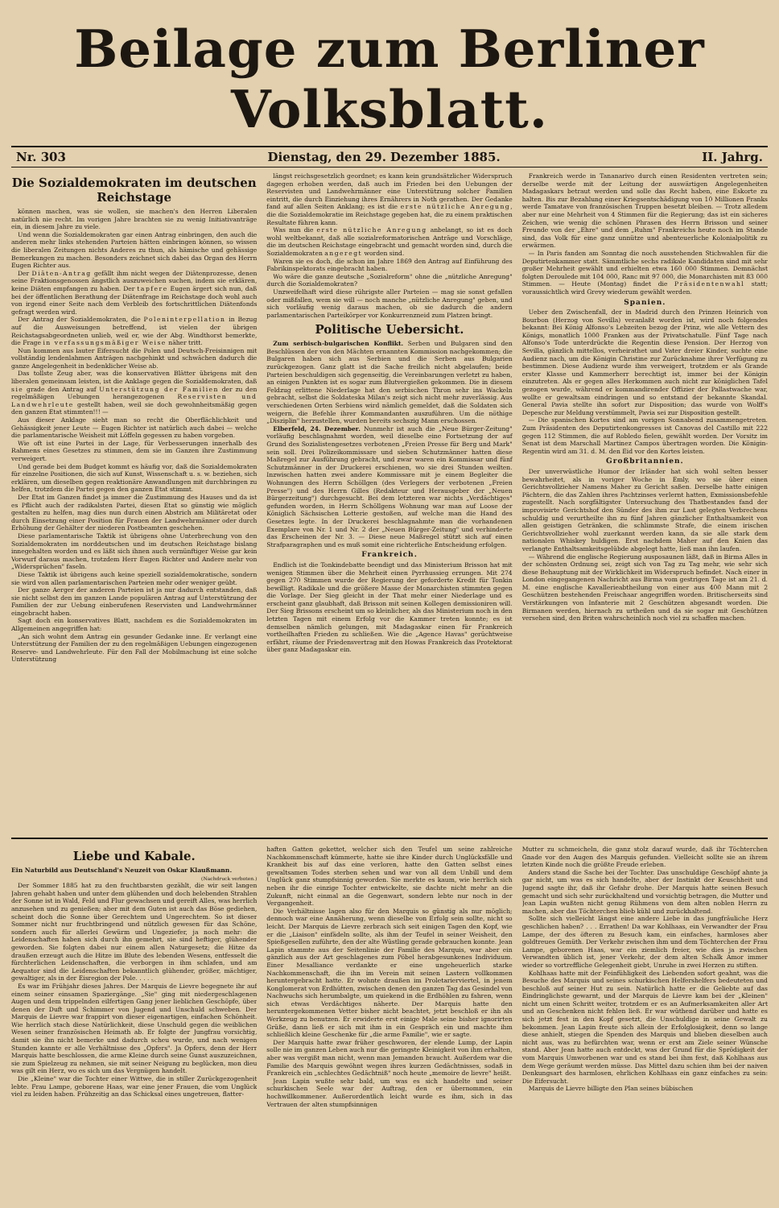Beilage zum Berliner Volksblatt.
Nr. 303 Dienstag, den 29. Dezember 1885. II. Jahrg.
Die Sozialdemokraten im deutschen Reichstage
können machen, was sie wollen, sie machen's den Herren Liberalen natürlich nie recht. Im vorigen Jahre brachten sie zu wenig Initiativanträge ein, in diesem Jahre zu viele.
Und wenn die Sozialdemokraten gar einen Antrag einbringen, den auch die anderen mehr links stehenden Parteien hätten einbringen können, so wissen die liberalen Zeitungen nichts Anderes zu thun, als hämische und gehässige Bemerkungen zu machen. Besonders zeichnet sich dabei das Organ des Herrn Eugen Richter aus.
Der Diäten-Antrag gefällt ihm nicht wegen der Diätenprozesse, denen seine Fraktionsgenossen ängstlich auszuweichen suchen, indem sie erklären, keine Diäten empfangen zu haben. Der tapfere Eugen ärgert sich nun, daß bei der öffentlichen Berathung der Diätenfrage im Reichstage doch wohl auch von irgend einer Seite nach dem Verbleib des fortschrittlichen Diätenfonds gefragt werden wird.
Der Antrag der Sozialdemokraten, die Poleninterpellation in Bezug auf die Ausweisungen betreffend, ist vielen der übrigen Reichstagsabgeordneten unlieb, weil er, wie der Abg. Windthorst bemerkte, die Frage in verfassungsmäßiger Weise näher tritt.
Nun kommen aus lauter Eifersucht die Polen und Deutsch-Freisinnigen mit vollständig lendenlahmen Anträgen nachgehinkt und schwächen dadurch die ganze Angelegenheit in bedenklicher Weise ab.
Das tollste Zeug aber, was die konservativen Blätter übrigens mit den liberalen gemeinsam leisten, ist die Anklage gegen die Sozialdemokraten, daß sie grade den Antrag auf Unterstützung der Familien der zu den regelmäßigen Uebungen herangezogenen Reservisten und Landwehrleute gestellt haben, weil sie doch gewohnheitsmäßig gegen den ganzen Etat stimmten!!! —
Aus dieser Anklage sieht man so recht die Oberflächlichkeit und Gehässigkeit jener Leute — Eugen Richter ist natürlich auch dabei — welche die parlamentarische Weisheit mit Löffeln gegessen zu haben vorgeben.
Wie oft ist eine Partei in der Lage, für Verbesserungen innerhalb des Rahmens eines Gesetzes zu stimmen, dem sie im Ganzen ihre Zustimmung verweigert.
Und gerade bei dem Budget kommt es häufig vor, daß die Sozialdemokraten für einzelne Positionen, die sich auf Kunst, Wissenschaft u. s. w. beziehen, sich erklären, um dieselben gegen reaktionäre Anwandlungen mit durchbringen zu helfen, trotzdem die Partei gegen den ganzen Etat stimmt.
Der Etat im Ganzen findet ja immer die Zustimmung des Hauses und da ist es Pflicht auch der radikalsten Partei, diesen Etat so günstig wie möglich gestalten zu helfen, mag dies nun durch einen Abstrich am Militäretat oder durch Einsetzung einer Position für Frauen der Landwehrmänner oder durch Erhöhung der Gehälter der niederen Postbeamten geschehen.
Diese parlamentarische Taktik ist übrigens ohne Unterbrechung von den Sozialdemokraten im norddeutschen und im deutschen Reichstage bislang innegehalten worden und es läßt sich ihnen auch vernünftiger Weise gar kein Vorwurf daraus machen, trotzdem Herr Eugen Richter und Andere mehr von „Widersprüchen" faseln.
Diese Taktik ist übrigens auch keine speziell sozialdemokratische, sondern sie wird von allen parlamentarischen Parteien mehr oder weniger geübt.
Der ganze Aerger der anderen Parteien ist ja nur dadurch entstanden, daß sie nicht selbst den im ganzen Lande populären Antrag auf Unterstützung der Familien der zur Uebung einberufenen Reservisten und Landwehrmänner eingebracht haben.
Sagt doch ein konservatives Blatt, nachdem es die Sozialdemokraten im Allgemeinen angegriffen hat:
„An sich wohnt dem Antrag ein gesunder Gedanke inne. Er verlangt eine Unterstützung der Familien der zu den regelmäßigen Uebungen eingezogenen Reserve- und Landwehrleute. Für den Fall der Mobilmachung ist eine solche Unterstützung
längst reichsgesetzlich geordnet; es kann kein grundsätzlicher Widerspruch dagegen erhoben werden, daß auch im Frieden bei den Uebungen der Reservisten und Landwehrmänner eine Unterstützung solcher Familien eintritt, die durch Einziehung ihres Ernährers in Noth gerathen. Der Gedanke fand auf allen Seiten Anklang; es ist die erste nützliche Anregung, die die Sozialdemokratie im Reichstage gegeben hat, die zu einem praktischen Resultate führen kann.
Was nun die erste nützliche Anregung anbelangt, so ist es doch wohl weltbekannt, daß alle sozialreformatorischen Anträge und Vorschläge, die im deutschen Reichstage eingebracht und gemacht worden sind, durch die Sozialdemokraten angeregt worden sind.
Waren sie es doch, die schon im Jahre 1869 den Antrag auf Einführung des Fabrikinspektorats eingebracht haben.
Wo wäre die ganze deutsche „Sozialreform" ohne die „nützliche Anregung" durch die Sozialdemokraten?
Unzweifelhaft wird diese rührigste aller Parteien — mag sie sonst gefallen oder mißfallen, wem sie will — noch manche „nützliche Anregung" geben, und sich vorläufig wenig daraus machen, ob sie dadurch die andern parlamentarischen Parteikörper vor Konkurrenzneid zum Platzen bringt.
Politische Uebersicht.
Zum serbisch-bulgarischen Konflikt. Serben und Bulgaren sind den Beschlüssen der von den Mächten ernannten Kommission nachgekommen; die Bulgaren haben sich aus Serbien und die Serben aus Bulgarien zurückgezogen. Ganz glatt ist die Sache freilich nicht abgelaufen; beide Parteien beschuldigen sich gegenseitig, die Vereinbarungen verletzt zu haben, an einigen Punkten ist es sogar zum Blutvergießen gekommen. Die in diesem Feldzug erlittene Niederlage hat den serbischen Thron sehr ins Wackeln gebracht, selbst die Soldateska Milan's zeigt sich nicht mehr zuverlässig. Aus verschiedenen Orten Serbiens wird nämlich gemeldet, daß die Soldaten sich weigern, die Befehle ihrer Kommandanten auszuführen. Um die nöthige „Disziplin" herzustellen, wurden bereits sechszig Mann erschossen.
Elberfeld, 24. Dezember. Nunmehr ist auch die „Neue Bürger-Zeitung" vorläufig beschlagnahmt worden, weil dieselbe eine Fortsetzung der auf Grund des Sozialistengesetzes verbotenen „Freien Presse für Berg und Mark" sein soll. Drei Polizeikommissare und sieben Schutzmänner hatten diese Maßregel zur Ausführung gebracht, und zwar waren ein Kommissar und fünf Schutzmänner in der Druckerei erschienen, wo sie drei Stunden weilten. Inzwischen hatten zwei andere Kommissare mit je einem Begleiter die Wohnungen des Herrn Schöllgen (des Verlegers der verbotenen „Freien Presse") und des Herrn Gilles (Redakteur und Herausgeber der „Neuen Bürgerzeitung") durchgesucht. Bei dem letzteren war nichts „Verdächtiges" gefunden worden, in Herrn Schöllgens Wohnung war man auf Loose der Königlich Sächsischen Lotterie gestoßen, auf welche man die Hand des Gesetzes legte. In der Druckerei beschlagnahmte man die vorhandenen Exemplare von Nr. 1 und Nr. 2 der „Neuen Bürger-Zeitung" und verhinderte das Erscheinen der Nr. 3. — Diese neue Maßregel stützt sich auf einen Strafparagraphen und es muß somit eine richterliche Entscheidung erfolgen.
Frankreich.
Endlich ist die Tonkindebatte beendigt und das Ministerium Brisson hat mit wenigen Stimmen über die Mehrheit einen Pyrrhussieg errungen. Mit 274 gegen 270 Stimmen wurde der Regierung der geforderte Kredit für Tonkin bewilligt. Radikale und die größere Masse der Monarchisten stimmten gegen die Vorlage. Der Sieg gleicht in der That mehr einer Niederlage und es erscheint ganz glaubhaft, daß Brisson mit seinen Kollegen demissioniren will. Der Sieg Brissons erscheint um so kleinlicher, als das Ministerium noch in den letzten Tagen mit einem Erfolg vor die Kammer treten konnte; es ist demselben nämlich gelungen, mit Madagaskar einen für Frankreich vortheilhaften Frieden zu schließen. Wie die „Agence Havas" gerüchtweise erfährt, räume der Friedensvertrag mit den Howas Frankreich das Protektorat über ganz Madagaskar ein.
Frankreich werde in Tananarivo durch einen Residenten vertreten sein; derselbe werde mit der Leitung der auswärtigen Angelegenheiten Madagaskars betraut werden und solle das Recht haben, eine Eskorte zu halten. Bis zur Bezahlung einer Kriegsentschädigung von 10 Millionen Franks werde Tamatave von französischen Truppen besetzt bleiben. — Trotz alledem aber nur eine Mehrheit von 4 Stimmen für die Regierung; das ist ein sicheres Zeichen, wie wenig die schönen Phrasen des Herrn Brisson und seiner Freunde von der „Ehre" und dem „Ruhm" Frankreichs heute noch im Stande sind, das Volk für eine ganz unnütze und abenteuerliche Kolonialpolitik zu erwärmen.
— In Paris fanden am Sonntag die noch ausstehenden Stichwahlen für die Deputirtenkammer statt. Sämmtliche sechs radikale Kandidaten sind mit sehr großer Mehrheit gewählt und erhielten etwa 160 000 Stimmen. Demnächst folgten Deroulede mit 104 000, Ranc mit 97 000, die Monarchisten mit 83 000 Stimmen. — Heute (Montag) findet die Präsidentenwahl statt; voraussichtlich wird Grevy wiederum gewählt werden.
Spanien.
Ueber den Zwischenfall, der in Madrid durch den Prinzen Heinrich von Bourbon (Herzog von Sevilla) veranlaßt worden ist, wird noch folgendes bekannt: Bei König Alfonso's Lebzeiten bezog der Prinz, wie alle Vettern des Königs, monatlich 1000 Franken aus der Privatschatulle. Fünf Tage nach Alfonso's Tode unterdrückte die Regentin diese Pension. Der Herzog von Sevilla, gänzlich mittellos, verheirathet und Vater dreier Kinder, suchte eine Audienz nach, um die Königin Christine zur Zurücknahme ihrer Verfügung zu bestimmen. Diese Audienz wurde ihm verweigert, trotzdem er als Grande erster Klasse und Kammerherr berechtigt ist, immer bei der Königin einzutreten. Als er gegen alles Herkommen auch nicht zur königlichen Tafel gezogen wurde, während er kommandirender Offizier der Pallastwache war, wollte er gewaltsam eindringen und so entstand der bekannte Skandal. General Pavia stellte ihn sofort zur Disposition; das wurde von Wolff's Depesche zur Meldung verstümmelt, Pavia sei zur Disposition gestellt.
— Die spanischen Kortes sind am vorigen Sonnabend zusammengetreten. Zum Präsidenten des Deputirtenkongresses ist Canovas del Castillo mit 222 gegen 112 Stimmen, die auf Robledo fielen, gewählt worden. Der Vorsitz im Senat ist dem Marschall Martinez Campos übertragen worden. Die Königin-Regentin wird am 31. d. M. den Eid vor den Kortes leisten.
Großbritannien.
Der unverwüstliche Humor der Irländer hat sich wohl selten besser bewahrheitet, als in voriger Woche in Emly, wo sie über einen Gerichtsvollzieher Namens Maher zu Gericht saßen. Derselbe hatte einigen Pächtern, die das Zahlen ihres Pachtzinses verlernt hatten, Exmissionsbefehle zugestellt. Nach sorgfältigster Untersuchung des Thatbestandes fand der improvisirte Gerichtshof den Sünder des ihm zur Last gelegten Verbrechens schuldig und verurtheilte ihn zu fünf Jahren gänzlicher Enthaltsamkeit von allen geistigen Getränken, die schlimmste Strafe, die einem irischen Gerichtsvollzieher wohl zuerkannt werden kann, da sie alle stark dem nationalen Whiskey huldigen. Erst nachdem Maher auf den Knien das verlangte Enthaltsamkeitsgelübde abgelegt hatte, ließ man ihn laufen.
— Während die englische Regierung ausposaunen läßt, daß in Birma Alles in der schönsten Ordnung sei, zeigt sich von Tag zu Tag mehr, wie sehr sich diese Behauptung mit der Wirklichkeit im Widerspruch befindet. Nach einer in London eingegangenen Nachricht aus Birma vom gestrigen Tage ist am 21. d. M. eine englische Kavallerieabtheilung von einer aus 400 Mann mit 2 Geschützen bestehenden Freischaar angegriffen worden. Britischerseits sind Verstärkungen von Infanterie mit 2 Geschützen abgesandt worden. Die Birmanen werden, hiernach zu urtheilen und da sie sogar mit Geschützen versehen sind, den Briten wahrscheinlich noch viel zu schaffen machen.
Liebe und Kabale.
Ein Naturbild aus Deutschland's Neuzeit von Oskar Klaußmann.
(Nachdruck verboten.)
Der Sommer 1885 hat zu den fruchtbarsten gezählt, die wir seit langen Jahren gehabt haben und unter dem glühenden und doch belebenden Strahlen der Sonne ist in Wald, Feld und Flur gewachsen und gereift Alles, was herrlich anzusehen und zu genießen; aber mit dem Guten ist auch das Böse gediehen, scheint doch die Sonne über Gerechtem und Ungerechtem. So ist dieser Sommer nicht nur fruchtbringend und nützlich gewesen für das Schöne, sondern auch für allerlei Gewürm und Ungeziefer, ja noch mehr: die Leidenschaften haben sich durch ihn gemehrt, sie sind heftiger, glühender geworden. Sie folgten dabei nur einem allen Naturgesetz; die Hitze da draußen erzeugt auch die Hitze im Blute des lebenden Wesens, entfesselt die fürchterlichen Leidenschaften, die verborgen in ihm schlafen, und am Aequator sind die Leidenschaften bekanntlich glühender, größer, mächtiger, gewaltiger, als in der Eisregion der Pole. . . . .
Es war im Frühjahr dieses Jahres. Der Marquis de Lievre begegnete ihr auf einem seiner einsamen Spaziergänge. „Sie" ging mit niedergeschlagenen Augen und dem trippelnden eilfertigen Gang jener lieblichen Geschöpfe, über denen der Duft und Schimmer von Jugend und Unschuld schweben. Der Marquis de Lievre war frappirt von dieser eigenartigen, einfachen Schönheit. Wie herrlich stach diese Natürlichkeit, diese Unschuld gegen die weiblichen Wesen seiner französischen Heimath ab. Er folgte der Jungfrau vorsichtig, damit sie ihn nicht bemerke und dadurch scheu wurde, und nach wenigen Stunden kannte er alle Verhältnisse des „Opfers". Ja Opfers, denn der Herr Marquis hatte beschlossen, die arme Kleine durch seine Gunst auszuzeichnen, sie zum Spielzeug zu nehmen, sie mit seiner Neigung zu beglücken, mon dieu was gilt ein Herz, wo es sich um das Vergnügen handelt.
Die „Kleine" war die Tochter einer Wittwe, die in stiller Zurückgezogenheit lebte. Frau Lampe, geborene Haas, war eine jener Frauen, die vom Unglück viel zu leiden haben. Frühzeitig an das Schicksal eines ungetreuen, flatter-
haften Gatten gekettet, welcher sich den Teufel um seine zahlreiche Nachkommenschaft kümmerte, hatte sie ihre Kinder durch Unglücksfälle und Krankheit bis auf das eine verloren, hatte den Gatten selbst eines gewaltsamen Todes sterben sehen und war von all dem Unbill und dem Unglück ganz stumpfsinnig geworden. Sie merkte es kaum, wie herrlich sich neben ihr die einzige Tochter entwickelte, sie dachte nicht mehr an die Zukunft, nicht einmal an die Gegenwart, sondern lebte nur noch in der Vergangenheit.
Die Verhältnisse lagen also für den Marquis so günstig als nur möglich; dennoch war eine Annäherung, wenn dieselbe von Erfolg sein sollte, nicht so leicht. Der Marquis de Lievre zerbrach sich seit einigen Tagen den Kopf, wie er die „Liaison" einfädeln sollte, als ihm der Teufel in seiner Weisheit, den Spießgesellen zuführte, den der alte Wüstling gerade gebrauchen konnte. Jean Lapin stammte aus der Seitenlinie der Familie des Marquis, war aber ein gänzlich aus der Art geschlagenes zum Pöbel herabgesunkenes Individuum. Einer Mesalliance verdankte er eine ungeheuerlich starke Nachkommenschaft, die ihn im Verein mit seinen Lastern vollkommen heruntergebracht hatte. Er wohnte draußen im Proletarierviertel, in jenem Konglomerat von Erdhütten, zwischen denen den ganzen Tag das Gesindel von Nachwuchs sich herumbalgte, um quiekend in die Erdhöhlen zu fahren, wenn sich etwas Verdächtiges näherte. Der Marquis hatte den heruntergekommenen Vetter bisher nicht beachtet, jetzt beschloß er ihn als Werkzeug zu benutzen. Er erwiderte erst einige Male seine bisher ignorirten Grüße, dann ließ er sich mit ihm in ein Gespräch ein und machte ihm schließlich kleine Geschenke für „die arme Familie", wie er sagte.
Der Marquis hatte zwar früher geschworen, der elende Lump, der Lapin solle nie im ganzen Leben auch nur die geringste Kleinigkeit von ihm erhalten, aber was vergißt man nicht, wenn man Jemanden braucht. Außerdem war die Familie des Marquis gewöhnt wegen ihres kurzen Gedächtnisses, sodaß in Frankreich ein „schlechtes Gedächtniß" noch heute „memoire de lievre" heißt.
Jean Lapin wußte sehr bald, um was es sich handelte und seiner schurkischen Seele war der Auftrag, den er übernommen, ein hochwillkommener. Außerordentlich leicht wurde es ihm, sich in das Vertrauen der alten stumpfsinnigen
Mutter zu schmeicheln, die ganz stolz darauf wurde, daß ihr Töchterchen Gnade vor den Augen des Marquis gefunden. Vielleicht sollte sie an ihrem letzten Kinde noch die größte Freude erleben.
Anders stand die Sache bei der Tochter. Das unschuldige Geschöpf ahnte ja gar nicht, um was es sich handelte, aber der Instinkt der Keuschheit und Jugend sagte ihr, daß ihr Gefahr drohe. Der Marquis hatte seinen Besuch gemacht und sich sehr zurückhaltend und vorsichtig betragen, die Mutter und Jean Lapin wußten nicht genug Rühmens von dem alten noblen Herrn zu machen, aber das Töchterchen blieb kühl und zurückhaltend.
Sollte sich vielleicht längst eine andere Liebe in das jungfräuliche Herz geschlichen haben? . . . Errathen! Da war Kohlhaas, ein Verwandter der Frau Lampe, der des öfteren zu Besuch kam, ein einfaches, harmloses aber goldtreues Gemüth. Der Verkehr zwischen ihm und dem Töchterchen der Frau Lampe, geborenen Haas, war ein ziemlich freier, wie dies ja zwischen Verwandten üblich ist, jener Verkehr, der dem alten Schalk Amor immer wieder so vortreffliche Gelegenheit giebt, Unruhe in zwei Herzen zu stiften.
Kohlhaas hatte mit der Feinfühligkeit des Liebenden sofort geahnt, was die Besuche des Marquis und seines schurkischen Helfershelfers bedeuteten und beschloß auf seiner Hut zu sein. Natürlich hatte er die Geliebte auf das Eindringlichste gewarnt, und der Marquis de Lievre kam bei der „Kleinen" nicht um einen Schritt weiter, trotzdem er es an Aufmerksamkeiten aller Art und an Geschenken nicht fehlen ließ. Er war wüthend darüber und hatte es sich jetzt fest in den Kopf gesetzt, die Unschuldige in seine Gewalt zu bekommen. Jean Lapin freute sich allein der Erfolglosigkeit, denn so lange diese anhielt, stiegen die Spenden des Marquis und blieben dieselben auch nicht aus, was zu befürchten war, wenn er erst am Ziele seiner Wünsche stand. Aber Jean hatte auch entdeckt, was der Grund für die Sprödigkeit der vom Marquis Umworbenen war und es stand bei ihm fest, daß Kohlhaas aus dem Wege geräumt werden müsse. Das Mittel dazu schien ihm bei der naiven Denkungsart des harmlosen, ehrlichen Kohlhaas ein ganz einfaches zu sein: Die Eifersucht.
Marquis de Lievre billigte den Plan seines bübischen